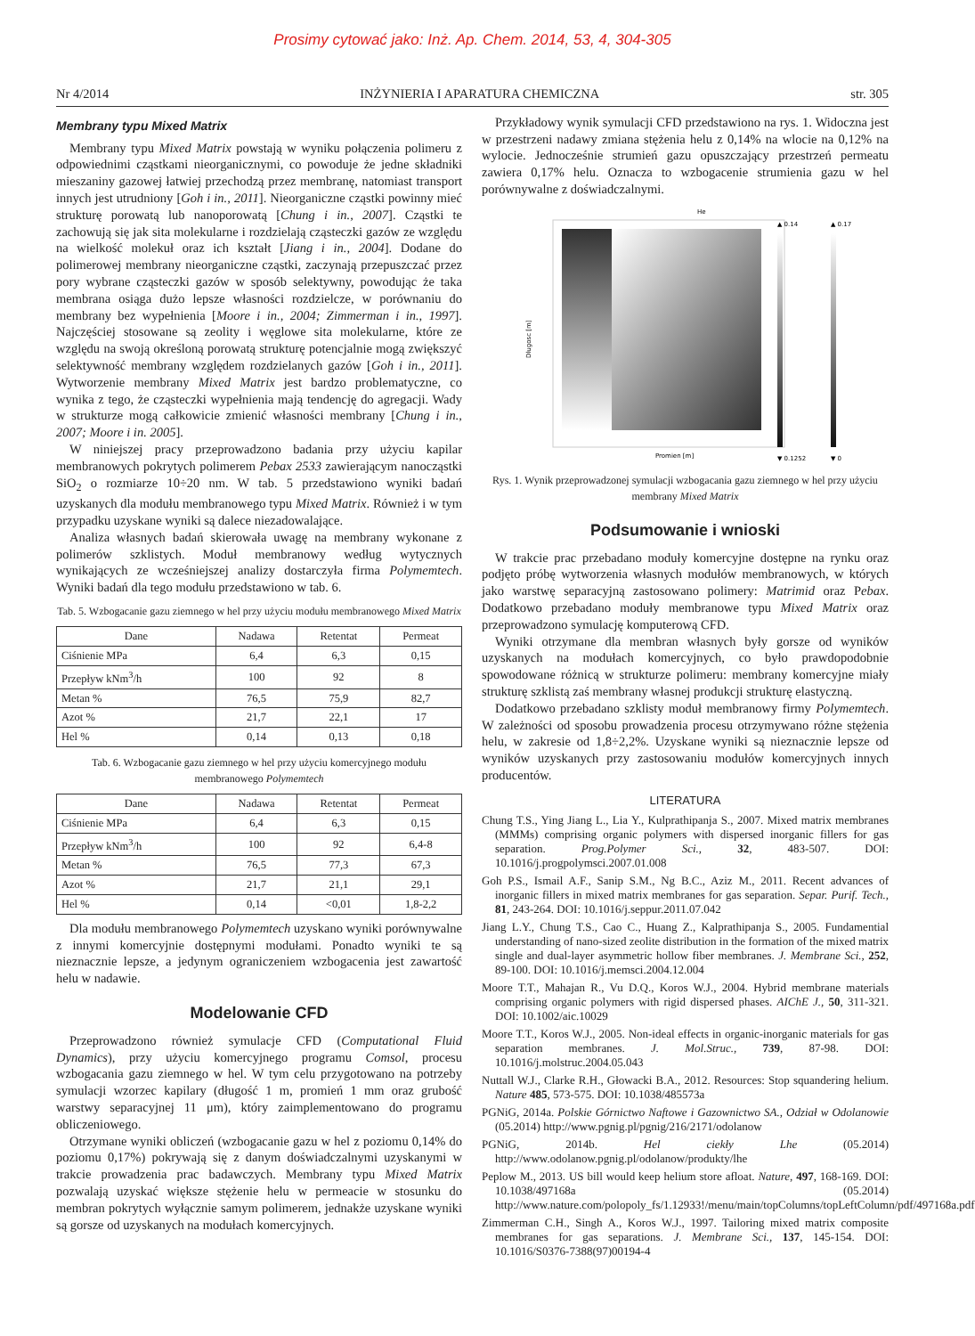Prosimy cytować jako: Inż. Ap. Chem. 2014, 53, 4, 304-305
Nr 4/2014 INŻYNIERIA I APARATURA CHEMICZNA str. 305
Membrany typu Mixed Matrix
Membrany typu Mixed Matrix powstają w wyniku połączenia polimeru z odpowiednimi cząstkami nieorganicznymi, co powoduje że jedne składniki mieszaniny gazowej łatwiej przechodzą przez membranę, natomiast transport innych jest utrudniony [Goh i in., 2011]. Nieorganiczne cząstki powinny mieć strukturę porowatą lub nanoporowatą [Chung i in., 2007]. Cząstki te zachowują się jak sita molekularne i rozdzielają cząsteczki gazów ze względu na wielkość molekuł oraz ich kształt [Jiang i in., 2004]. Dodane do polimerowej membrany nieorganiczne cząstki, zaczynają przepuszczać przez pory wybrane cząsteczki gazów w sposób selektywny, powodując że taka membrana osiąga dużo lepsze własności rozdzielcze, w porównaniu do membrany bez wypełnienia [Moore i in., 2004; Zimmerman i in., 1997]. Najczęściej stosowane są zeolity i węglowe sita molekularne, które ze względu na swoją określoną porowatą strukturę potencjalnie mogą zwiększyć selektywność membrany względem rozdzielanych gazów [Goh i in., 2011]. Wytworzenie membrany Mixed Matrix jest bardzo problematyczne, co wynika z tego, że cząsteczki wypełnienia mają tendencję do agregacji. Wady w strukturze mogą całkowicie zmienić własności membrany [Chung i in., 2007; Moore i in. 2005].
W niniejszej pracy przeprowadzono badania przy użyciu kapilar membranowych pokrytych polimerem Pebax 2533 zawierającym nanocząstki SiO<sub>2</sub> o rozmiarze 10÷20 nm. W tab. 5 przedstawiono wyniki badań uzyskanych dla modułu membranowego typu Mixed Matrix. Również i w tym przypadku uzyskane wyniki są dalece niezadowalające.
Analiza własnych badań skierowała uwagę na membrany wykonane z polimerów szklistych. Moduł membranowy według wytycznych wynikających ze wcześniejszej analizy dostarczyła firma Polymemtech. Wyniki badań dla tego modułu przedstawiono w tab. 6.
Tab. 5. Wzbogacanie gazu ziemnego w hel przy użyciu modułu membranowego Mixed Matrix
| Dane | Nadawa | Retentat | Permeat |
| --- | --- | --- | --- |
| Ciśnienie MPa | 6,4 | 6,3 | 0,15 |
| Przepływ kNm<sup>3</sup>/h | 100 | 92 | 8 |
| Metan % | 76,5 | 75,9 | 82,7 |
| Azot % | 21,7 | 22,1 | 17 |
| Hel % | 0,14 | 0,13 | 0,18 |
Tab. 6. Wzbogacanie gazu ziemnego w hel przy użyciu komercyjnego modułu membranowego Polymemtech
| Dane | Nadawa | Retentat | Permeat |
| --- | --- | --- | --- |
| Ciśnienie MPa | 6,4 | 6,3 | 0,15 |
| Przepływ kNm<sup>3</sup>/h | 100 | 92 | 6,4-8 |
| Metan % | 76,5 | 77,3 | 67,3 |
| Azot % | 21,7 | 21,1 | 29,1 |
| Hel % | 0,14 | <0,01 | 1,8-2,2 |
Dla modułu membranowego Polymemtech uzyskano wyniki porównywalne z innymi komercyjnie dostępnymi modułami. Ponadto wyniki te są nieznacznie lepsze, a jedynym ograniczeniem wzbogacenia jest zawartość helu w nadawie.
Modelowanie CFD
Przeprowadzono również symulacje CFD (Computational Fluid Dynamics), przy użyciu komercyjnego programu Comsol, procesu wzbogacania gazu ziemnego w hel. W tym celu przygotowano na potrzeby symulacji wzorzec kapilary (długość 1 m, promień 1 mm oraz grubość warstwy separacyjnej 11 μm), który zaimplementowano do programu obliczeniowego.
Otrzymane wyniki obliczeń (wzbogacanie gazu w hel z poziomu 0,14% do poziomu 0,17%) pokrywają się z danym doświadczalnymi uzyskanymi w trakcie prowadzenia prac badawczych. Membrany typu Mixed Matrix pozwalają uzyskać większe stężenie helu w permeacie w stosunku do membran pokrytych wyłącznie samym polimerem, jednakże uzyskane wyniki są gorsze od uzyskanych na modułach komercyjnych.
Przykładowy wynik symulacji CFD przedstawiono na rys. 1. Widoczna jest w przestrzeni nadawy zmiana stężenia helu z 0,14% na wlocie na 0,12% na wylocie. Jednocześnie strumień gazu opuszczający przestrzeń permeatu zawiera 0,17% helu. Oznacza to wzbogacenie strumienia gazu w hel porównywalne z doświadczalnymi.
He
Dlugosc [m]
Promien [m]
▲ 0.14
▼ 0.1252
▲ 0.17
▼ 0
Rys. 1. Wynik przeprowadzonej symulacji wzbogacania gazu ziemnego w hel przy użyciu membrany Mixed Matrix
Podsumowanie i wnioski
W trakcie prac przebadano moduły komercyjne dostępne na rynku oraz podjęto próbę wytworzenia własnych modułów membranowych, w których jako warstwę separacyjną zastosowano polimery: Matrimid oraz Pebax. Dodatkowo przebadano moduły membranowe typu Mixed Matrix oraz przeprowadzono symulację komputerową CFD.
Wyniki otrzymane dla membran własnych były gorsze od wyników uzyskanych na modułach komercyjnych, co było prawdopodobnie spowodowane różnicą w strukturze polimeru: membrany komercyjne miały strukturę szklistą zaś membrany własnej produkcji strukturę elastyczną.
Dodatkowo przebadano szklisty moduł membranowy firmy Polymemtech. W zależności od sposobu prowadzenia procesu otrzymywano różne stężenia helu, w zakresie od 1,8÷2,2%. Uzyskane wyniki są nieznacznie lepsze od wyników uzyskanych przy zastosowaniu modułów komercyjnych innych producentów.
LITERATURA
Chung T.S., Ying Jiang L., Lia Y., Kulprathipanja S., 2007. Mixed matrix membranes (MMMs) comprising organic polymers with dispersed inorganic fillers for gas separation. Prog.Polymer Sci., 32, 483-507. DOI: 10.1016/j.progpolymsci.2007.01.008
Goh P.S., Ismail A.F., Sanip S.M., Ng B.C., Aziz M., 2011. Recent advances of inorganic fillers in mixed matrix membranes for gas separation. Separ. Purif. Tech., 81, 243-264. DOI: 10.1016/j.seppur.2011.07.042
Jiang L.Y., Chung T.S., Cao C., Huang Z., Kalprathipanja S., 2005. Fundamential understanding of nano-sized zeolite distribution in the formation of the mixed matrix single and dual-layer asymmetric hollow fiber membranes. J. Membrane Sci., 252, 89-100. DOI: 10.1016/j.memsci.2004.12.004
Moore T.T., Mahajan R., Vu D.Q., Koros W.J., 2004. Hybrid membrane materials comprising organic polymers with rigid dispersed phases. AIChE J., 50, 311-321. DOI: 10.1002/aic.10029
Moore T.T., Koros W.J., 2005. Non-ideal effects in organic-inorganic materials for gas separation membranes. J. Mol.Struc., 739, 87-98. DOI: 10.1016/j.molstruc.2004.05.043
Nuttall W.J., Clarke R.H., Głowacki B.A., 2012. Resources: Stop squandering helium. Nature 485, 573-575. DOI: 10.1038/485573a
PGNiG, 2014a. Polskie Górnictwo Naftowe i Gazownictwo SA., Odział w Odolanowie (05.2014) http://www.pgnig.pl/pgnig/216/2171/odolanow
PGNiG, 2014b. Hel ciekły Lhe (05.2014) http://www.odolanow.pgnig.pl/odolanow/produkty/lhe
Peplow M., 2013. US bill would keep helium store afloat. Nature, 497, 168-169. DOI: 10.1038/497168a (05.2014) http://www.nature.com/polopoly_fs/1.12933!/menu/main/topColumns/topLeftColumn/pdf/497168a.pdf
Zimmerman C.H., Singh A., Koros W.J., 1997. Tailoring mixed matrix composite membranes for gas separations. J. Membrane Sci., 137, 145-154. DOI: 10.1016/S0376-7388(97)00194-4